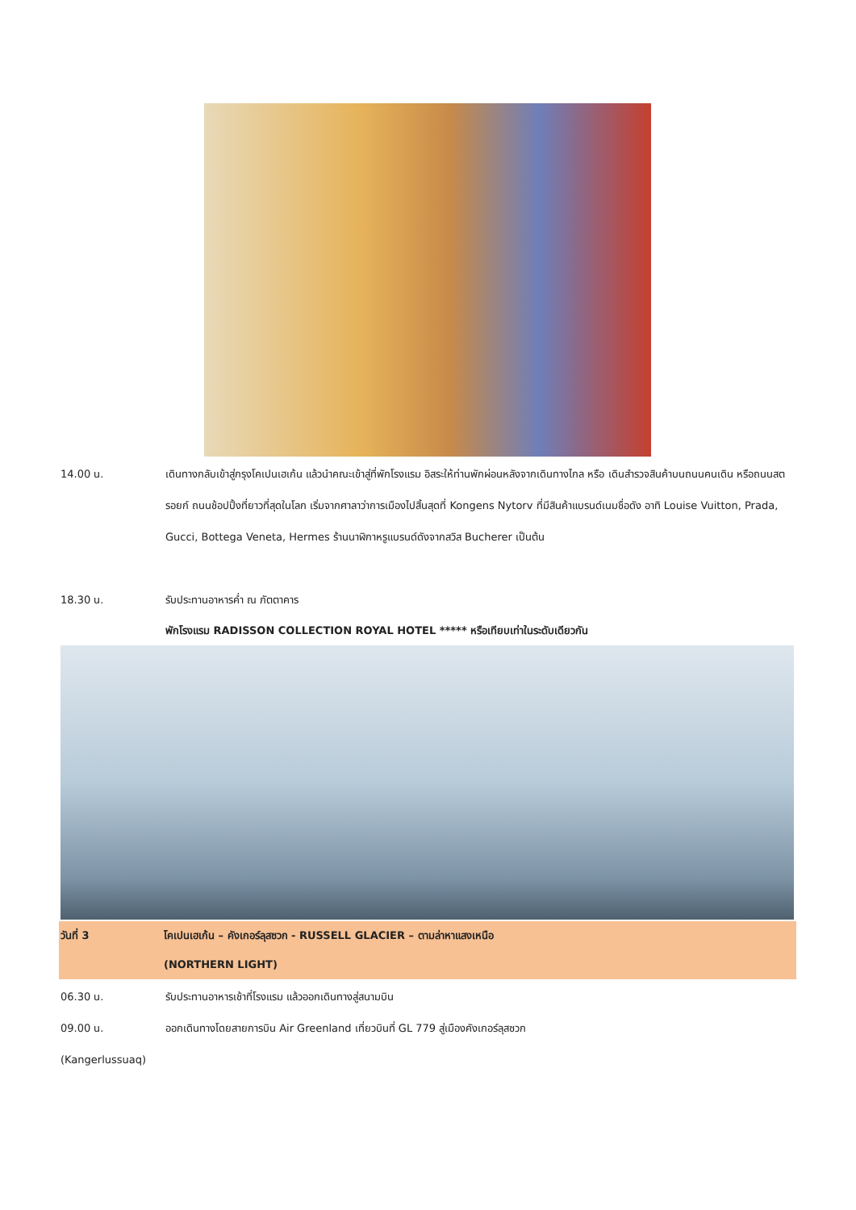14.00 น. เดินทางกลับเข้าสู่กรุงโคเปนเฮเก้น แล้วนำคณะเข้าสู่ที่พักโรงแรม อิสระให้ท่านพักผ่อนหลังจากเดินทางไกล หรือ เดินสำรวจสินค้าบนถนนคนเดิน หรือถนนสตรอยก์ ถนนช้อปปิ้งที่ยาวที่สุดในโลก เริ่มจากศาลาว่าการเมืองไปสิ้นสุดที่ Kongens Nytorv ที่มีสินค้าแบรนด์เนมชื่อดัง อาทิ Louise Vuitton, Prada, Gucci, Bottega Veneta, Hermes ร้านนาฬิกาหรูแบรนด์ดังจากสวิส Bucherer เป็นต้น
18.30 น. รับประทานอาหารค่ำ ณ ภัตตาคาร
พักโรงแรม RADISSON COLLECTION ROYAL HOTEL ***** หรือเทียบเท่าในระดับเดียวกัน
วันที่ 3 โคเปนเฮเก้น – คังเกอร์ลุสซวก - RUSSELL GLACIER – ตามล่าหาแสงเหนือ
(NORTHERN LIGHT)
06.30 น. รับประทานอาหารเช้าที่โรงแรม แล้วออกเดินทางสู่สนามบิน
09.00 น. ออกเดินทางโดยสายการบิน Air Greenland เที่ยวบินที่ GL 779 สู่เมืองคังเกอร์ลุสซวก
(Kangerlussuaq)